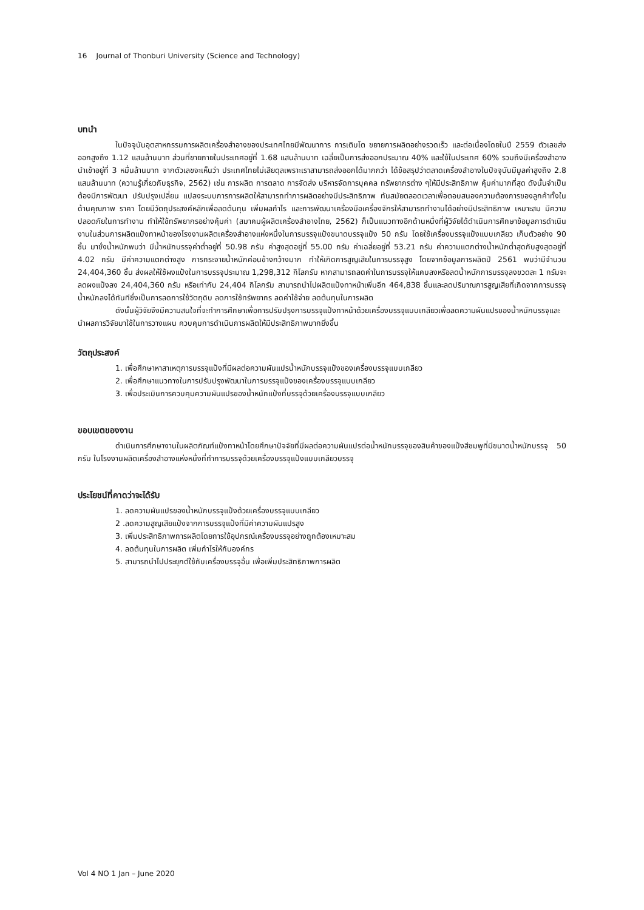16 Journal of Thonburi University (Science and Technology)
บทนำ
ในปัจจุบันอุตสาหกรรมการผลิตเครื่องสำอางของประเทศไทยมีพัฒนาการ การเติบโต ขยายการผลิตอย่างรวดเร็ว และต่อเนื่องโดยในปี 2559 ตัวเลขส่งออกสูงถึง 1.12 แสนล้านบาท ส่วนที่ขายภายในประเทศอยู่ที่ 1.68 แสนล้านบาท เฉลี่ยเป็นการส่งออกประมาณ 40% และใช้ในประเทศ 60% รวมถึงมีเครื่องสำอางนำเข้าอยู่ที่ 3 หมื่นล้านบาท จากตัวเลขจะเห็นว่า ประเทศไทยไม่เสียดุลเพราะเราสามารถส่งออกได้มากกว่า ได้ข้อสรุปว่าตลาดเครื่องสำอางในปัจจุบันมีมูลค่าสูงถึง 2.8 แสนล้านบาท (ความรู้เกี่ยวกับธุรกิจ, 2562) เช่น การผลิต การตลาด การจัดส่ง บริหารจัดการบุคคล ทรัพยากรต่าง ๆให้มีประสิทธิภาพ คุ้มค่ามากที่สุด ดังนั้นจำเป็นต้องมีการพัฒนา ปรับปรุงเปลี่ยน แปลงระบบการการผลิตให้สามารถทำการผลิตอย่างมีประสิทธิภาพ ทันสมัยตลอดเวลาเพื่อตอบสนองความต้องการของลูกค้าทั้งในด้านคุณภาพ ราคา โดยมีวัตถุประสงค์หลักเพื่อลดต้นทุน เพิ่มผลกำไร และการพัฒนาเครื่องมือเครื่องจักรให้สามารถทำงานได้อย่างมีประสิทธิภาพ เหมาะสม มีความปลอดภัยในการทำงาน ทำให้ใช้ทรัพยากรอย่างคุ้มค่า (สมาคมผู้ผลิตเครื่องสำอางไทย, 2562) ก็เป็นแนวทางอีกด้านหนึ่งที่ผู้วิจัยได้ดำเนินการศึกษาข้อมูลการดำเนินงานในส่วนการผลิตแป้งทาหน้าของโรงงานผลิตเครื่องสำอางแห่งหนึ่งในการบรรจุแป้งขนาดบรรจุแป้ง 50 กรัม โดยใช้เครื่องบรรจุแป้งแบบเกลียว เก็บตัวอย่าง 90 ชิ้น มาชั่งน้ำหนักพบว่า มีน้ำหนักบรรจุค่าต่ำอยู่ที่ 50.98 กรัม ค่าสูงสุดอยู่ที่ 55.00 กรัม ค่าเฉลี่ยอยู่ที่ 53.21 กรัม ค่าความแตกต่างน้ำหนักต่ำสุดกับสูงสุดอยู่ที่ 4.02 กรัม มีค่าความแตกต่างสูง การกระจายน้ำหนักค่อนข้างกว้างมาก ทำให้เกิดการสูญเสียในการบรรจุสูง โดยจากข้อมูลการผลิตปี 2561 พบว่ามีจำนวน 24,404,360 ชิ้น ส่งผลให้ใช้ผงแป้งในการบรรจุประมาณ 1,298,312 กิโลกรัม หากสามารถลดค่าในการบรรจุให้แคบลงหรือลดน้ำหนักการบรรจุลงขวดละ 1 กรัมจะลดผงแป้งลง 24,404,360 กรัม หรือเท่ากับ 24,404 กิโลกรัม สามารถนำไปผลิตแป้งทาหน้าเพิ่มอีก 464,838 ชิ้นและลดปริมาณการสูญเสียที่เกิดจากการบรรจุน้ำหนักลงได้ทันทีซึ่งเป็นการลดการใช้วัตถุดิบ ลดการใช้ทรัพยากร ลดค่าใช้จ่าย ลดต้นทุนในการผลิต
ดังนั้นผู้วิจัยจึงมีความสนใจที่จะทำการศึกษาเพื่อการปรับปรุงการบรรจุแป้งทาหน้าด้วยเครื่องบรรจุแบบเกลียวเพื่อลดความผันแปรของน้ำหนักบรรจุและนำผลการวิจัยมาใช้ในการวางแผน ควบคุมการดำเนินการผลิตให้มีประสิทธิภาพมากยิ่งขึ้น
วัตถุประสงค์
1. เพื่อศึกษาหาสาเหตุการบรรจุแป้งที่มีผลต่อความผันแปรน้ำหนักบรรจุแป้งของเครื่องบรรจุแบบเกลียว
2. เพื่อศึกษาแนวทางในการปรับปรุงพัฒนาในการบรรจุแป้งของเครื่องบรรจุแบบเกลียว
3. เพื่อประเมินการควบคุมความผันแปรของน้ำหนักแป้งที่บรรจุด้วยเครื่องบรรจุแบบเกลียว
ขอบเขตของงาน
ดำเนินการศึกษางานในผลิตภัณฑ์แป้งทาหน้าโดยศึกษาปัจจัยที่มีผลต่อความผันแปรต่อน้ำหนักบรรจุของสินค้าของแป้งสีชมพูที่มีขนาดน้ำหนักบรรจุ 50 กรัม ในโรงงานผลิตเครื่องสำอางแห่งหนึ่งที่ทำการบรรจุด้วยเครื่องบรรจุแป้งแบบเกลียวบรรจุ
ประโยชน์ที่คาดว่าจะได้รับ
1. ลดความผันแปรของน้ำหนักบรรจุแป้งด้วยเครื่องบรรจุแบบเกลียว
2 .ลดความสูญเสียแป้งจากการบรรจุแป้งที่มีค่าความผันแปรสูง
3. เพิ่มประสิทธิภาพการผลิตโดยการใช้อุปกรณ์เครื่องบรรจุอย่างถูกต้องเหมาะสม
4. ลดต้นทุนในการผลิต เพิ่มกำไรให้กับองค์กร
5. สามารถนำไปประยุกต์ใช้กับเครื่องบรรจุอื่น เพื่อเพิ่มประสิทธิภาพการผลิต
Vol 4 NO 1 Jan – June 2020